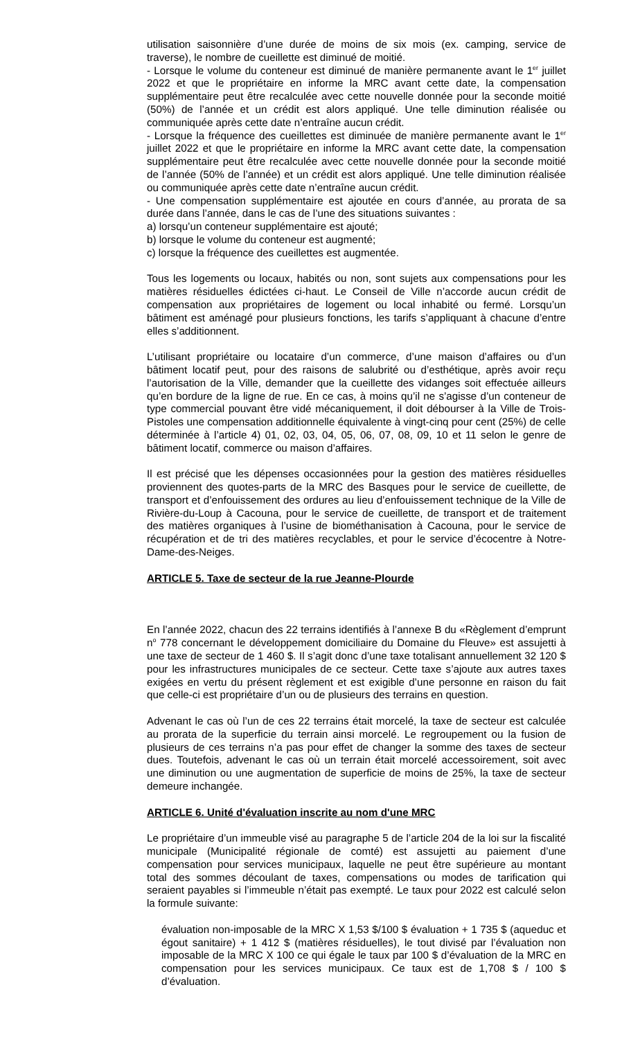utilisation saisonnière d’une durée de moins de six mois (ex. camping, service de traverse), le nombre de cueillette est diminué de moitié.
- Lorsque le volume du conteneur est diminué de manière permanente avant le 1<sup>er</sup> juillet 2022 et que le propriétaire en informe la MRC avant cette date, la compensation supplémentaire peut être recalculée avec cette nouvelle donnée pour la seconde moitié (50%) de l’année et un crédit est alors appliqué. Une telle diminution réalisée ou communiquée après cette date n’entraîne aucun crédit.
- Lorsque la fréquence des cueillettes est diminuée de manière permanente avant le 1<sup>er</sup> juillet 2022 et que le propriétaire en informe la MRC avant cette date, la compensation supplémentaire peut être recalculée avec cette nouvelle donnée pour la seconde moitié de l’année (50% de l’année) et un crédit est alors appliqué. Une telle diminution réalisée ou communiquée après cette date n’entraîne aucun crédit.
- Une compensation supplémentaire est ajoutée en cours d’année, au prorata de sa durée dans l’année, dans le cas de l’une des situations suivantes :
a) lorsqu’un conteneur supplémentaire est ajouté;
b) lorsque le volume du conteneur est augmenté;
c) lorsque la fréquence des cueillettes est augmentée.
Tous les logements ou locaux, habités ou non, sont sujets aux compensations pour les matières résiduelles édictées ci-haut. Le Conseil de Ville n’accorde aucun crédit de compensation aux propriétaires de logement ou local inhabité ou fermé. Lorsqu’un bâtiment est aménagé pour plusieurs fonctions, les tarifs s’appliquant à chacune d’entre elles s’additionnent.
L’utilisant propriétaire ou locataire d’un commerce, d’une maison d’affaires ou d’un bâtiment locatif peut, pour des raisons de salubrité ou d’esthétique, après avoir reçu l’autorisation de la Ville, demander que la cueillette des vidanges soit effectuée ailleurs qu’en bordure de la ligne de rue. En ce cas, à moins qu’il ne s’agisse d’un conteneur de type commercial pouvant être vidé mécaniquement, il doit débourser à la Ville de Trois-Pistoles une compensation additionnelle équivalente à vingt-cinq pour cent (25%) de celle déterminée à l’article 4) 01, 02, 03, 04, 05, 06, 07, 08, 09, 10 et 11 selon le genre de bâtiment locatif, commerce ou maison d’affaires.
Il est précisé que les dépenses occasionnées pour la gestion des matières résiduelles proviennent des quotes-parts de la MRC des Basques pour le service de cueillette, de transport et d’enfouissement des ordures au lieu d’enfouissement technique de la Ville de Rivière-du-Loup à Cacouna, pour le service de cueillette, de transport et de traitement des matières organiques à l’usine de biométhanisation à Cacouna, pour le service de récupération et de tri des matières recyclables, et pour le service d’écocentre à Notre-Dame-des-Neiges.
ARTICLE 5. Taxe de secteur de la rue Jeanne-Plourde
En l’année 2022, chacun des 22 terrains identifiés à l’annexe B du «Règlement d’emprunt n<sup>o</sup> 778 concernant le développement domiciliaire du Domaine du Fleuve» est assujetti à une taxe de secteur de 1 460 $. Il s’agit donc d’une taxe totalisant annuellement 32 120 $ pour les infrastructures municipales de ce secteur. Cette taxe s’ajoute aux autres taxes exigées en vertu du présent règlement et est exigible d’une personne en raison du fait que celle-ci est propriétaire d’un ou de plusieurs des terrains en question.
Advenant le cas où l’un de ces 22 terrains était morcelé, la taxe de secteur est calculée au prorata de la superficie du terrain ainsi morcelé. Le regroupement ou la fusion de plusieurs de ces terrains n’a pas pour effet de changer la somme des taxes de secteur dues. Toutefois, advenant le cas où un terrain était morcelé accessoirement, soit avec une diminution ou une augmentation de superficie de moins de 25%, la taxe de secteur demeure inchangée.
ARTICLE 6. Unité d'évaluation inscrite au nom d'une MRC
Le propriétaire d’un immeuble visé au paragraphe 5 de l’article 204 de la loi sur la fiscalité municipale (Municipalité régionale de comté) est assujetti au paiement d’une compensation pour services municipaux, laquelle ne peut être supérieure au montant total des sommes découlant de taxes, compensations ou modes de tarification qui seraient payables si l’immeuble n’était pas exempté. Le taux pour 2022 est calculé selon la formule suivante:
évaluation non-imposable de la MRC X 1,53 $/100 $ évaluation + 1 735 $ (aqueduc et égout sanitaire) + 1 412 $ (matières résiduelles), le tout divisé par l’évaluation non imposable de la MRC X 100 ce qui égale le taux par 100 $ d’évaluation de la MRC en compensation pour les services municipaux. Ce taux est de 1,708 $ / 100 $ d’évaluation.